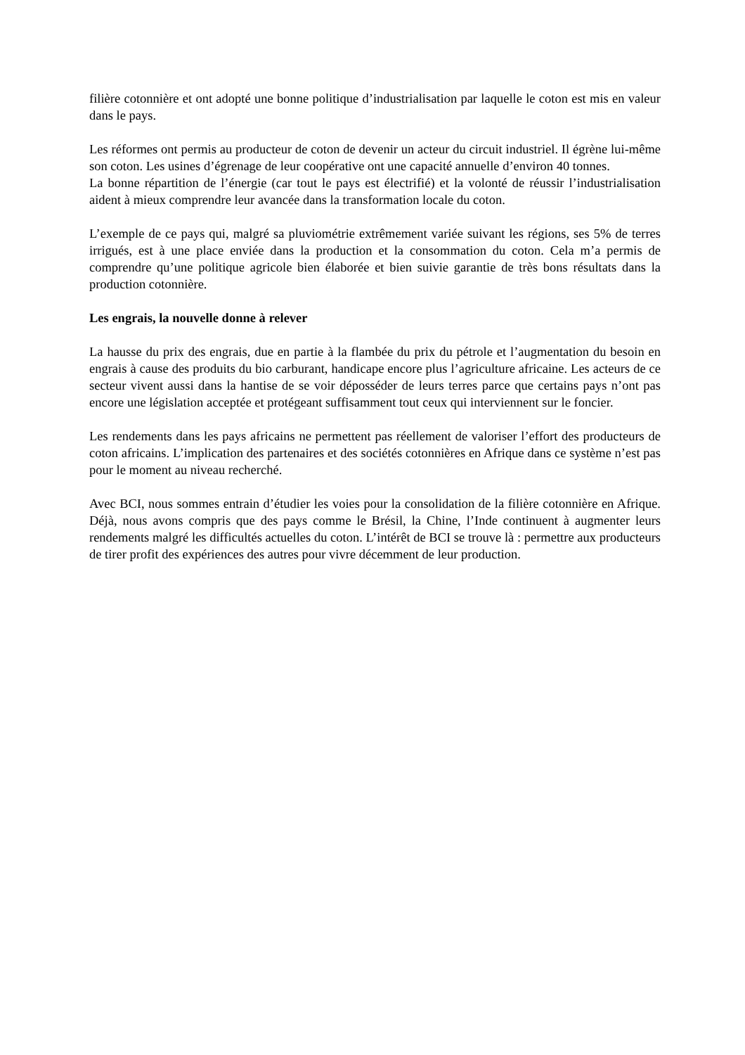filière cotonnière et ont adopté une bonne politique d’industrialisation par laquelle le coton est mis en valeur dans le pays.
Les réformes ont permis au producteur de coton de devenir un acteur du circuit industriel. Il égrène lui-même son coton. Les usines d’égrenage de leur coopérative ont une capacité annuelle d’environ 40 tonnes.
La bonne répartition de l’énergie (car tout le pays est électrifié) et la volonté de réussir l’industrialisation aident à mieux comprendre leur avancée dans la transformation locale du coton.
L’exemple de ce pays qui, malgré sa pluviométrie extrêmement variée suivant les régions, ses 5% de terres irrigués, est à une place enviée dans la production et la consommation du coton. Cela m’a permis de comprendre qu’une politique agricole bien élaborée et bien suivie garantie de très bons résultats dans la production cotonnière.
Les engrais, la nouvelle donne à relever
La hausse du prix des engrais, due en partie à la flambée du prix du pétrole et l’augmentation du besoin en engrais à cause des produits du bio carburant, handicape encore plus l’agriculture africaine. Les acteurs de ce secteur vivent aussi dans la hantise de se voir déposséder de leurs terres parce que certains pays n’ont pas encore une législation acceptée et protégeant suffisamment tout ceux qui interviennent sur le foncier.
Les rendements dans les pays africains ne permettent pas réellement de valoriser l’effort des producteurs de coton africains. L’implication des partenaires et des sociétés cotonnières en Afrique dans ce système n’est pas pour le moment au niveau recherché.
Avec BCI, nous sommes entrain d’étudier les voies pour la consolidation de la filière cotonnière en Afrique. Déjà, nous avons compris que des pays comme le Brésil, la Chine, l’Inde continuent à augmenter leurs rendements malgré les difficultés actuelles du coton. L’intérêt de BCI se trouve là : permettre aux producteurs de tirer profit des expériences des autres pour vivre décemment de leur production.